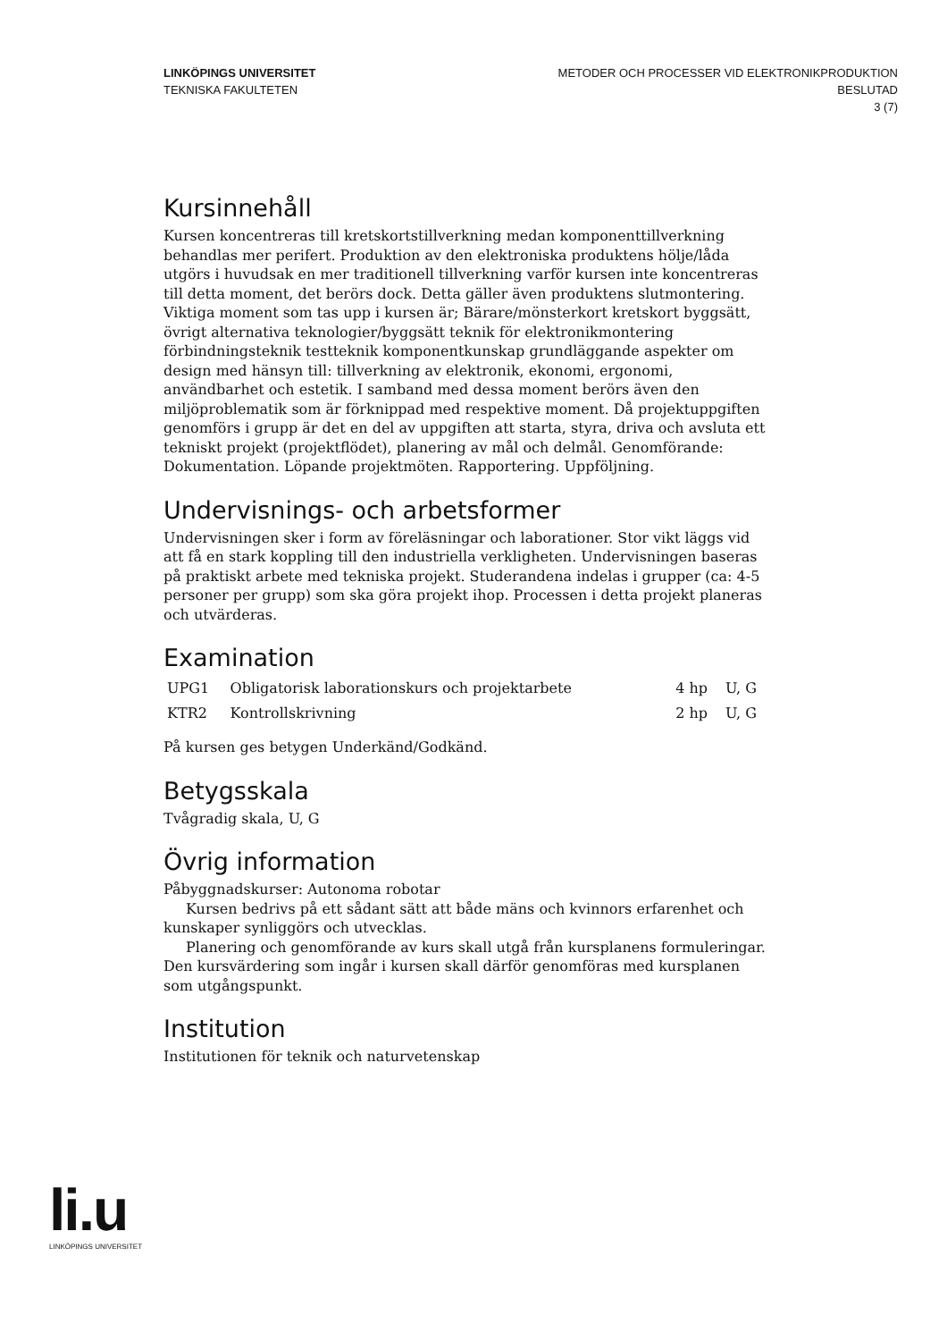LINKÖPINGS UNIVERSITET
TEKNISKA FAKULTETEN
METODER OCH PROCESSER VID ELEKTRONIKPRODUKTION
BESLUTAD
3 (7)
Kursinnehåll
Kursen koncentreras till kretskortstillverkning medan komponenttillverkning behandlas mer perifert. Produktion av den elektroniska produktens hölje/låda utgörs i huvudsak en mer traditionell tillverkning varför kursen inte koncentreras till detta moment, det berörs dock. Detta gäller även produktens slutmontering. Viktiga moment som tas upp i kursen är; Bärare/mönsterkort kretskort byggsätt, övrigt alternativa teknologier/byggsätt teknik för elektronikmontering förbindningsteknik testteknik komponentkunskap grundläggande aspekter om design med hänsyn till: tillverkning av elektronik, ekonomi, ergonomi, användbarhet och estetik. I samband med dessa moment berörs även den miljöproblematik som är förknippad med respektive moment. Då projektuppgiften genomförs i grupp är det en del av uppgiften att starta, styra, driva och avsluta ett tekniskt projekt (projektflödet), planering av mål och delmål. Genomförande: Dokumentation. Löpande projektmöten. Rapportering. Uppföljning.
Undervisnings- och arbetsformer
Undervisningen sker i form av föreläsningar och laborationer. Stor vikt läggs vid att få en stark koppling till den industriella verkligheten. Undervisningen baseras på praktiskt arbete med tekniska projekt. Studerandena indelas i grupper (ca: 4-5 personer per grupp) som ska göra projekt ihop. Processen i detta projekt planeras och utvärderas.
Examination
| UPG1 | Obligatorisk laborationskurs och projektarbete | 4 hp | U, G |
| KTR2 | Kontrollskrivning | 2 hp | U, G |
På kursen ges betygen Underkänd/Godkänd.
Betygsskala
Tvågradig skala, U, G
Övrig information
Påbyggnadskurser: Autonoma robotar
Kursen bedrivs på ett sådant sätt att både mäns och kvinnors erfarenhet och kunskaper synliggörs och utvecklas.
Planering och genomförande av kurs skall utgå från kursplanens formuleringar. Den kursvärdering som ingår i kursen skall därför genomföras med kursplanen som utgångspunkt.
Institution
Institutionen för teknik och naturvetenskap
li.u
LINKÖPINGS UNIVERSITET